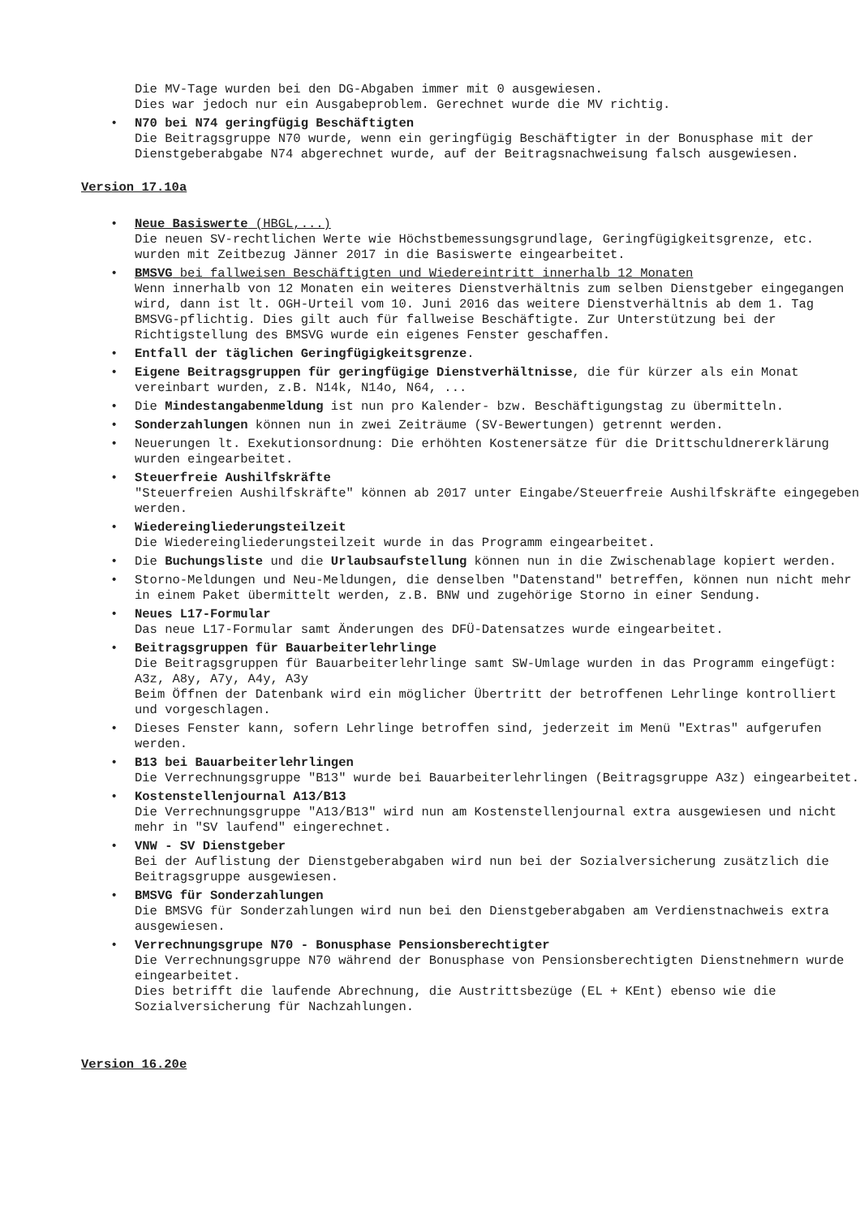Die MV-Tage wurden bei den DG-Abgaben immer mit 0 ausgewiesen.
Dies war jedoch nur ein Ausgabeproblem. Gerechnet wurde die MV richtig.
• N70 bei N74 geringfügig Beschäftigten
Die Beitragsgruppe N70 wurde, wenn ein geringfügig Beschäftigter in der Bonusphase mit der Dienstgeberabgabe N74 abgerechnet wurde, auf der Beitragsnachweisung falsch ausgewiesen.
Version 17.10a
• Neue Basiswerte (HBGL,...)
Die neuen SV-rechtlichen Werte wie Höchstbemessungsgrundlage, Geringfügigkeitsgrenze, etc. wurden mit Zeitbezug Jänner 2017 in die Basiswerte eingearbeitet.
• BMSVG bei fallweisen Beschäftigten und Wiedereintritt innerhalb 12 Monaten
Wenn innerhalb von 12 Monaten ein weiteres Dienstverhältnis zum selben Dienstgeber eingegangen wird, dann ist lt. OGH-Urteil vom 10. Juni 2016 das weitere Dienstverhältnis ab dem 1. Tag BMSVG-pflichtig. Dies gilt auch für fallweise Beschäftigte. Zur Unterstützung bei der Richtigstellung des BMSVG wurde ein eigenes Fenster geschaffen.
• Entfall der täglichen Geringfügigkeitsgrenze.
• Eigene Beitragsgruppen für geringfügige Dienstverhältnisse, die für kürzer als ein Monat vereinbart wurden, z.B. N14k, N14o, N64, ...
• Die Mindestangabenmeldung ist nun pro Kalender- bzw. Beschäftigungstag zu übermitteln.
• Sonderzahlungen können nun in zwei Zeiträume (SV-Bewertungen) getrennt werden.
• Neuerungen lt. Exekutionsordnung: Die erhöhten Kostenersätze für die Drittschuldnererklärung wurden eingearbeitet.
• Steuerfreie Aushilfskräfte
"Steuerfreien Aushilfskräfte" können ab 2017 unter Eingabe/Steuerfreie Aushilfskräfte eingegeben werden.
• Wiedereingliederungsteilzeit
Die Wiedereingliederungsteilzeit wurde in das Programm eingearbeitet.
• Die Buchungsliste und die Urlaubsaufstellung können nun in die Zwischenablage kopiert werden.
• Storno-Meldungen und Neu-Meldungen, die denselben "Datenstand" betreffen, können nun nicht mehr in einem Paket übermittelt werden, z.B. BNW und zugehörige Storno in einer Sendung.
• Neues L17-Formular
Das neue L17-Formular samt Änderungen des DFÜ-Datensatzes wurde eingearbeitet.
• Beitragsgruppen für Bauarbeiterlehrlinge
Die Beitragsgruppen für Bauarbeiterlehrlinge samt SW-Umlage wurden in das Programm eingefügt: A3z, A8y, A7y, A4y, A3y
Beim Öffnen der Datenbank wird ein möglicher Übertritt der betroffenen Lehrlinge kontrolliert und vorgeschlagen.
• Dieses Fenster kann, sofern Lehrlinge betroffen sind, jederzeit im Menü "Extras" aufgerufen werden.
• B13 bei Bauarbeiterlehrlingen
Die Verrechnungsgruppe "B13" wurde bei Bauarbeiterlehrlingen (Beitragsgruppe A3z) eingearbeitet.
• Kostenstellenjournal A13/B13
Die Verrechnungsgruppe "A13/B13" wird nun am Kostenstellenjournal extra ausgewiesen und nicht mehr in "SV laufend" eingerechnet.
• VNW - SV Dienstgeber
Bei der Auflistung der Dienstgeberabgaben wird nun bei der Sozialversicherung zusätzlich die Beitragsgruppe ausgewiesen.
• BMSVG für Sonderzahlungen
Die BMSVG für Sonderzahlungen wird nun bei den Dienstgeberabgaben am Verdienstnachweis extra ausgewiesen.
• Verrechnungsgrupe N70 - Bonusphase Pensionsberechtigter
Die Verrechnungsgruppe N70 während der Bonusphase von Pensionsberechtigten Dienstnehmern wurde eingearbeitet.
Dies betrifft die laufende Abrechnung, die Austrittsbezüge (EL + KEnt) ebenso wie die Sozialversicherung für Nachzahlungen.
Version 16.20e